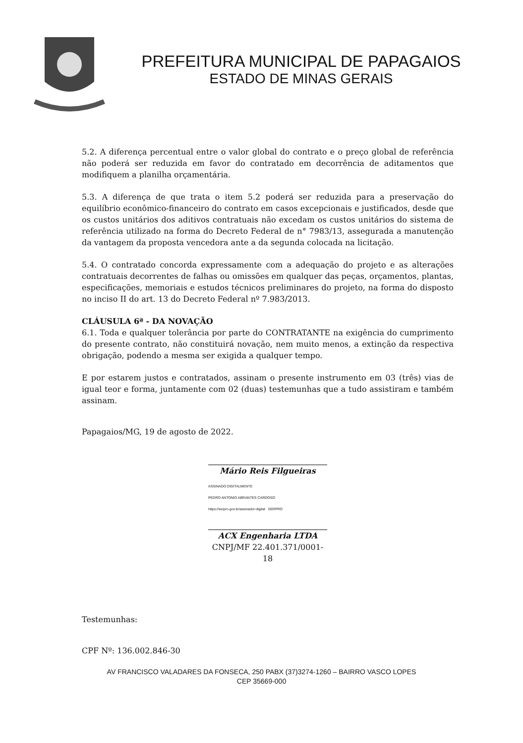PREFEITURA MUNICIPAL DE PAPAGAIOS
ESTADO DE MINAS GERAIS
5.2. A diferença percentual entre o valor global do contrato e o preço global de referência não poderá ser reduzida em favor do contratado em decorrência de aditamentos que modifiquem a planilha orçamentária.
5.3. A diferença de que trata o item 5.2 poderá ser reduzida para a preservação do equilíbrio econômico-financeiro do contrato em casos excepcionais e justificados, desde que os custos unitários dos aditivos contratuais não excedam os custos unitários do sistema de referência utilizado na forma do Decreto Federal de n° 7983/13, assegurada a manutenção da vantagem da proposta vencedora ante a da segunda colocada na licitação.
5.4. O contratado concorda expressamente com a adequação do projeto e as alterações contratuais decorrentes de falhas ou omissões em qualquer das peças, orçamentos, plantas, especificações, memoriais e estudos técnicos preliminares do projeto, na forma do disposto no inciso II do art. 13 do Decreto Federal nº 7.983/2013.
CLÁUSULA 6ª - DA NOVAÇÃO
6.1. Toda e qualquer tolerância por parte do CONTRATANTE na exigência do cumprimento do presente contrato, não constituirá novação, nem muito menos, a extinção da respectiva obrigação, podendo a mesma ser exigida a qualquer tempo.
E por estarem justos e contratados, assinam o presente instrumento em 03 (três) vias de igual teor e forma, juntamente com 02 (duas) testemunhas que a tudo assistiram e também assinam.
Papagaios/MG, 19 de agosto de 2022.
Mário Reis Filgueiras
ASSINADO DIGITALMENTE
PEDRO ANTONIO ABRANTES CARDOSO
https://serpro.gov.br/assinador-digital SERPRO
ACX Engenharia LTDA
CNPJ/MF 22.401.371/0001-18
Testemunhas:
CPF Nº: 136.002.846-30
AV FRANCISCO VALADARES DA FONSECA, 250 PABX (37)3274-1260 – BAIRRO VASCO LOPES
CEP 35669-000